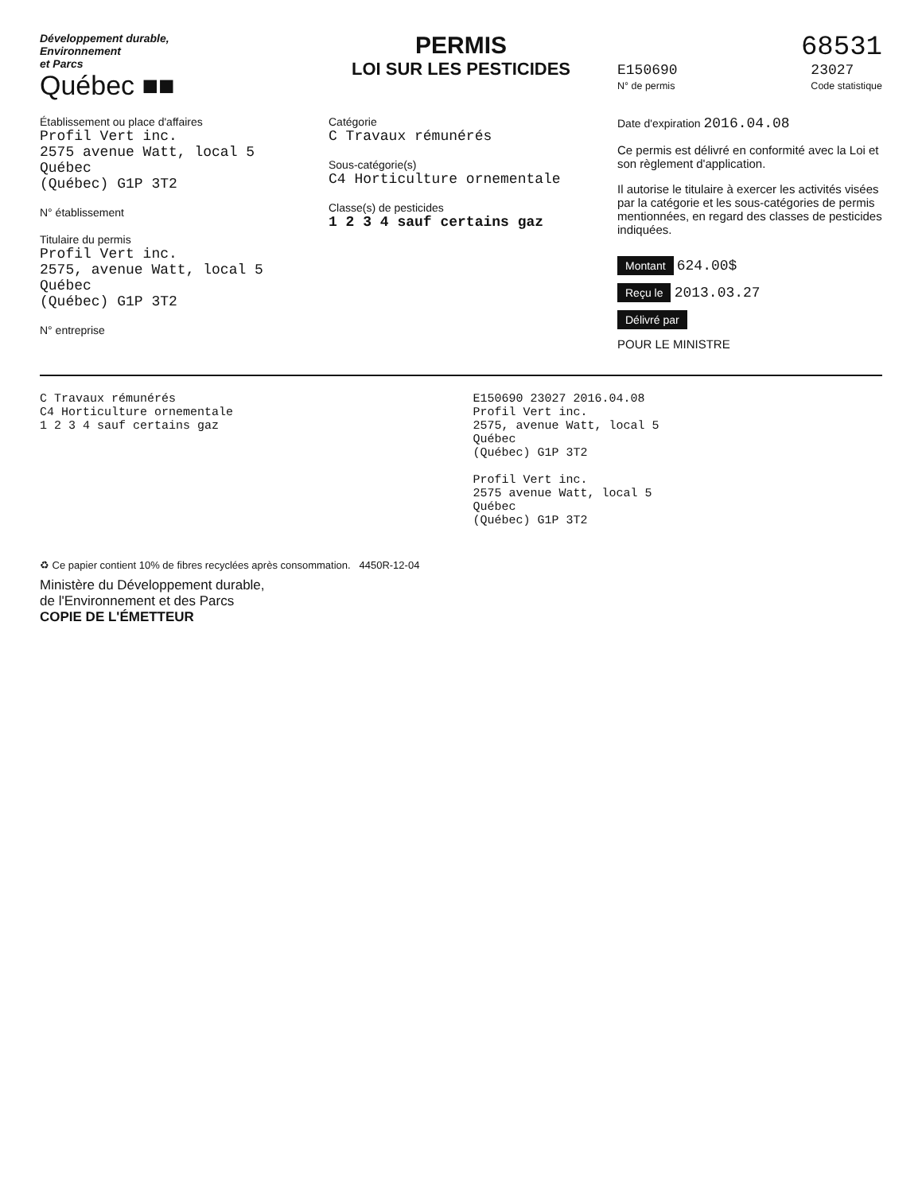Développement durable,
Environnement
et Parcs
Québec ■■
PERMIS
LOI SUR LES PESTICIDES
68531
E150690
N° de permis
23027
Code statistique
Établissement ou place d'affaires
Profil Vert inc.
2575 avenue Watt, local 5
Québec
(Québec) G1P 3T2
N° établissement
Titulaire du permis
Profil Vert inc.
2575, avenue Watt, local 5
Québec
(Québec) G1P 3T2
N° entreprise
Catégorie
C Travaux rémunérés
Sous-catégorie(s)
C4 Horticulture ornementale
Classe(s) de pesticides
1 2 3 4 sauf certains gaz
Date d'expiration 2016.04.08
Ce permis est délivré en conformité avec la Loi et son règlement d'application.
Il autorise le titulaire à exercer les activités visées par la catégorie et les sous-catégories de permis mentionnées, en regard des classes de pesticides indiquées.
Montant 624.00$
Reçu le 2013.03.27
Délivré par
POUR LE MINISTRE
C Travaux rémunérés
C4 Horticulture ornementale
1 2 3 4 sauf certains gaz
E150690 23027 2016.04.08
Profil Vert inc.
2575, avenue Watt, local 5
Québec
(Québec) G1P 3T2
Profil Vert inc.
2575 avenue Watt, local 5
Québec
(Québec) G1P 3T2
♻ Ce papier contient 10% de fibres recyclées après consommation. 4450R-12-04
Ministère du Développement durable,
de l'Environnement et des Parcs
COPIE DE L'ÉMETTEUR